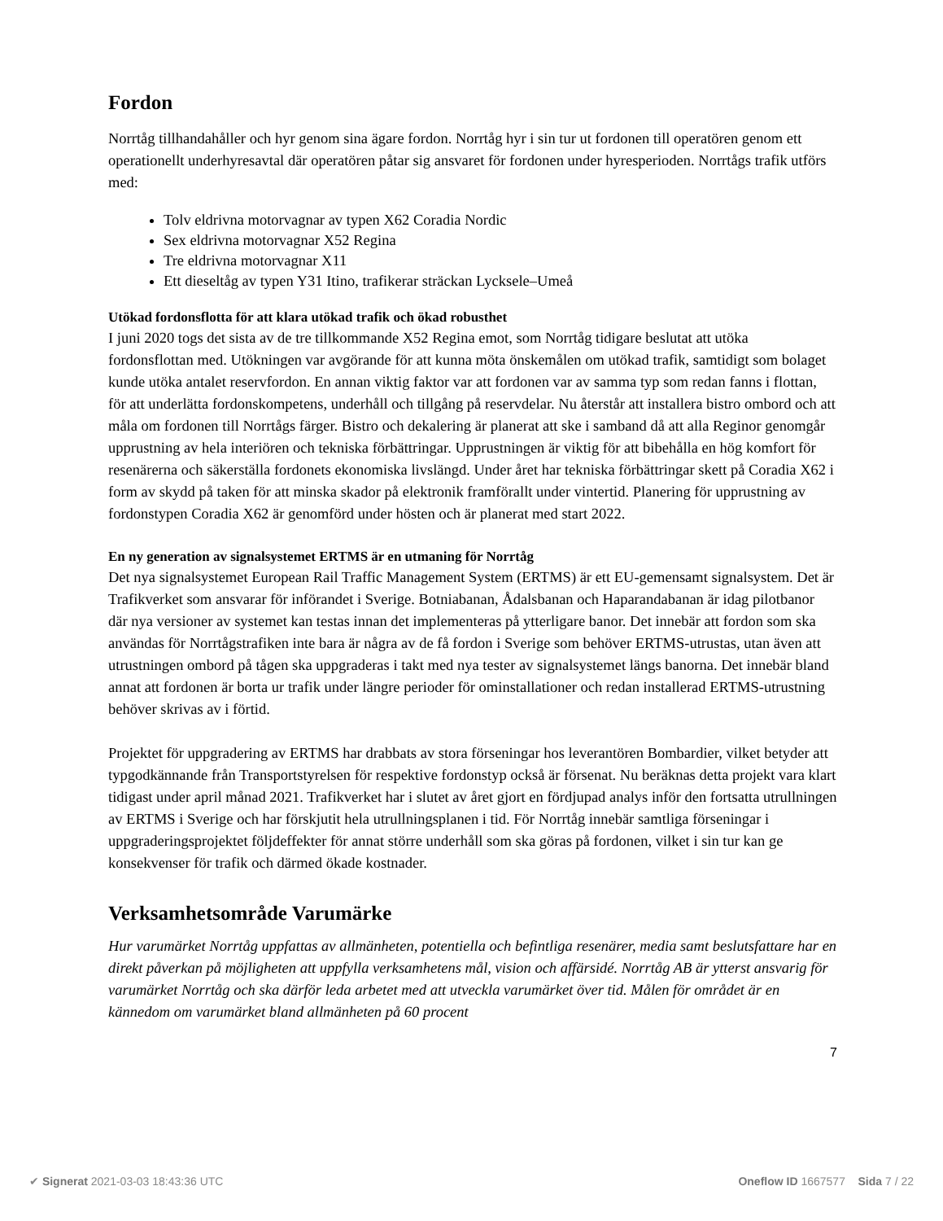Fordon
Norrtåg tillhandahåller och hyr genom sina ägare fordon. Norrtåg hyr i sin tur ut fordonen till operatören genom ett operationellt underhyresavtal där operatören påtar sig ansvaret för fordonen under hyresperioden. Norrtågs trafik utförs med:
Tolv eldrivna motorvagnar av typen X62 Coradia Nordic
Sex eldrivna motorvagnar X52 Regina
Tre eldrivna motorvagnar X11
Ett dieseltåg av typen Y31 Itino, trafikerar sträckan Lycksele–Umeå
Utökad fordonsflotta för att klara utökad trafik och ökad robusthet
I juni 2020 togs det sista av de tre tillkommande X52 Regina emot, som Norrtåg tidigare beslutat att utöka fordonsflottan med. Utökningen var avgörande för att kunna möta önskemålen om utökad trafik, samtidigt som bolaget kunde utöka antalet reservfordon. En annan viktig faktor var att fordonen var av samma typ som redan fanns i flottan, för att underlätta fordonskompetens, underhåll och tillgång på reservdelar. Nu återstår att installera bistro ombord och att måla om fordonen till Norrtågs färger. Bistro och dekalering är planerat att ske i samband då att alla Reginor genomgår upprustning av hela interiören och tekniska förbättringar. Upprustningen är viktig för att bibehålla en hög komfort för resenärerna och säkerställa fordonets ekonomiska livslängd. Under året har tekniska förbättringar skett på Coradia X62 i form av skydd på taken för att minska skador på elektronik framförallt under vintertid. Planering för upprustning av fordonstypen Coradia X62 är genomförd under hösten och är planerat med start 2022.
En ny generation av signalsystemet ERTMS är en utmaning för Norrtåg
Det nya signalsystemet European Rail Traffic Management System (ERTMS) är ett EU-gemensamt signalsystem. Det är Trafikverket som ansvarar för införandet i Sverige. Botniabanan, Ådalsbanan och Haparandabanan är idag pilotbanor där nya versioner av systemet kan testas innan det implementeras på ytterligare banor. Det innebär att fordon som ska användas för Norrtågstrafiken inte bara är några av de få fordon i Sverige som behöver ERTMS-utrustas, utan även att utrustningen ombord på tågen ska uppgraderas i takt med nya tester av signalsystemet längs banorna. Det innebär bland annat att fordonen är borta ur trafik under längre perioder för ominstallationer och redan installerad ERTMS-utrustning behöver skrivas av i förtid.
Projektet för uppgradering av ERTMS har drabbats av stora förseningar hos leverantören Bombardier, vilket betyder att typgodkännande från Transportstyrelsen för respektive fordonstyp också är försenat. Nu beräknas detta projekt vara klart tidigast under april månad 2021. Trafikverket har i slutet av året gjort en fördjupad analys inför den fortsatta utrullningen av ERTMS i Sverige och har förskjutit hela utrullningsplanen i tid. För Norrtåg innebär samtliga förseningar i uppgraderingsprojektet följdeffekter för annat större underhåll som ska göras på fordonen, vilket i sin tur kan ge konsekvenser för trafik och därmed ökade kostnader.
Verksamhetsområde Varumärke
Hur varumärket Norrtåg uppfattas av allmänheten, potentiella och befintliga resenärer, media samt beslutsfattare har en direkt påverkan på möjligheten att uppfylla verksamhetens mål, vision och affärsidé. Norrtåg AB är ytterst ansvarig för varumärket Norrtåg och ska därför leda arbetet med att utveckla varumärket över tid. Målen för området är en kännedom om varumärket bland allmänheten på 60 procent
7
✔ Signerat 2021-03-03 18:43:36 UTC Oneflow ID 1667577 Sida 7 / 22